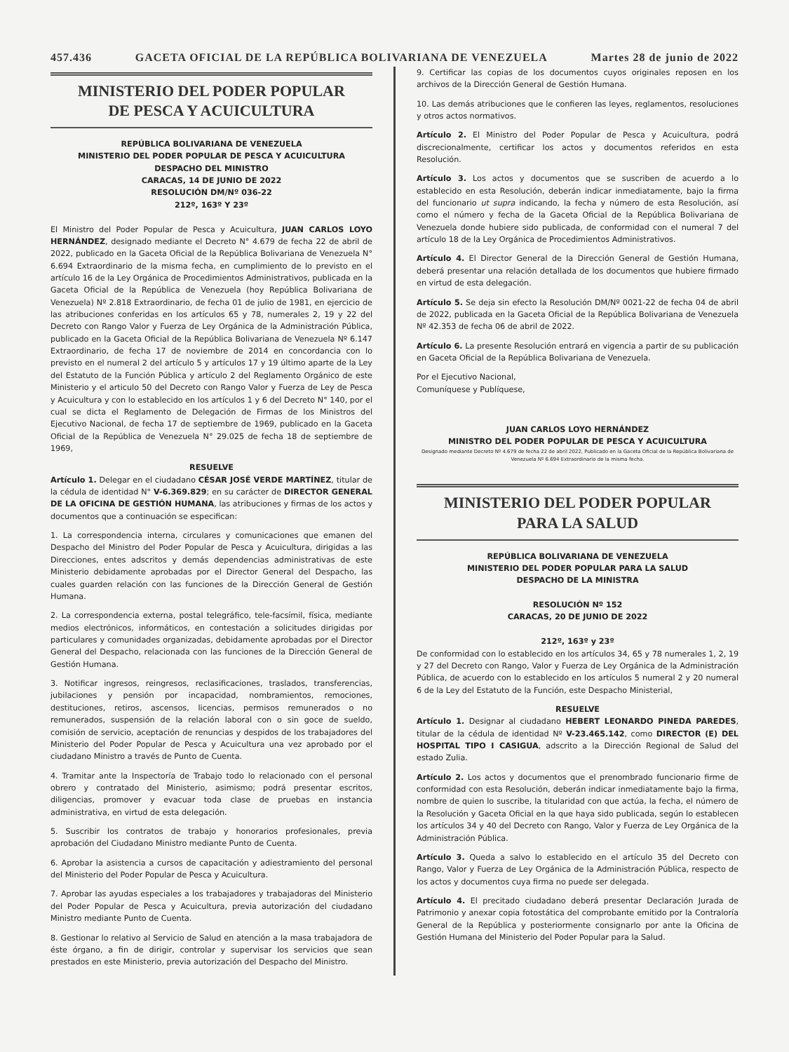457.436 GACETA OFICIAL DE LA REPÚBLICA BOLIVARIANA DE VENEZUELA Martes 28 de junio de 2022
MINISTERIO DEL PODER POPULAR
DE PESCA Y ACUICULTURA
REPÚBLICA BOLIVARIANA DE VENEZUELA
MINISTERIO DEL PODER POPULAR DE PESCA Y ACUICULTURA
DESPACHO DEL MINISTRO
CARACAS, 14 DE JUNIO DE 2022
RESOLUCIÓN DM/Nº 036-22
212º, 163º Y 23º
El Ministro del Poder Popular de Pesca y Acuicultura, JUAN CARLOS LOYO HERNÁNDEZ, designado mediante el Decreto N° 4.679 de fecha 22 de abril de 2022, publicado en la Gaceta Oficial de la República Bolivariana de Venezuela N° 6.694 Extraordinario de la misma fecha, en cumplimiento de lo previsto en el artículo 16 de la Ley Orgánica de Procedimientos Administrativos, publicada en la Gaceta Oficial de la República de Venezuela (hoy República Bolivariana de Venezuela) Nº 2.818 Extraordinario, de fecha 01 de julio de 1981, en ejercicio de las atribuciones conferidas en los artículos 65 y 78, numerales 2, 19 y 22 del Decreto con Rango Valor y Fuerza de Ley Orgánica de la Administración Pública, publicado en la Gaceta Oficial de la República Bolivariana de Venezuela Nº 6.147 Extraordinario, de fecha 17 de noviembre de 2014 en concordancia con lo previsto en el numeral 2 del artículo 5 y artículos 17 y 19 último aparte de la Ley del Estatuto de la Función Pública y artículo 2 del Reglamento Orgánico de este Ministerio y el articulo 50 del Decreto con Rango Valor y Fuerza de Ley de Pesca y Acuicultura y con lo establecido en los artículos 1 y 6 del Decreto N° 140, por el cual se dicta el Reglamento de Delegación de Firmas de los Ministros del Ejecutivo Nacional, de fecha 17 de septiembre de 1969, publicado en la Gaceta Oficial de la República de Venezuela N° 29.025 de fecha 18 de septiembre de 1969,
RESUELVE
Artículo 1. Delegar en el ciudadano CÉSAR JOSÉ VERDE MARTÍNEZ, titular de la cédula de identidad N° V-6.369.829; en su carácter de DIRECTOR GENERAL DE LA OFICINA DE GESTIÓN HUMANA, las atribuciones y firmas de los actos y documentos que a continuación se especifican:
1. La correspondencia interna, circulares y comunicaciones que emanen del Despacho del Ministro del Poder Popular de Pesca y Acuicultura, dirigidas a las Direcciones, entes adscritos y demás dependencias administrativas de este Ministerio debidamente aprobadas por el Director General del Despacho, las cuales guarden relación con las funciones de la Dirección General de Gestión Humana.
2. La correspondencia externa, postal telegráfico, tele-facsímil, física, mediante medios electrónicos, informáticos, en contestación a solicitudes dirigidas por particulares y comunidades organizadas, debidamente aprobadas por el Director General del Despacho, relacionada con las funciones de la Dirección General de Gestión Humana.
3. Notificar ingresos, reingresos, reclasificaciones, traslados, transferencias, jubilaciones y pensión por incapacidad, nombramientos, remociones, destituciones, retiros, ascensos, licencias, permisos remunerados o no remunerados, suspensión de la relación laboral con o sin goce de sueldo, comisión de servicio, aceptación de renuncias y despidos de los trabajadores del Ministerio del Poder Popular de Pesca y Acuicultura una vez aprobado por el ciudadano Ministro a través de Punto de Cuenta.
4. Tramitar ante la Inspectoría de Trabajo todo lo relacionado con el personal obrero y contratado del Ministerio, asimismo; podrá presentar escritos, diligencias, promover y evacuar toda clase de pruebas en instancia administrativa, en virtud de esta delegación.
5. Suscribir los contratos de trabajo y honorarios profesionales, previa aprobación del Ciudadano Ministro mediante Punto de Cuenta.
6. Aprobar la asistencia a cursos de capacitación y adiestramiento del personal del Ministerio del Poder Popular de Pesca y Acuicultura.
7. Aprobar las ayudas especiales a los trabajadores y trabajadoras del Ministerio del Poder Popular de Pesca y Acuicultura, previa autorización del ciudadano Ministro mediante Punto de Cuenta.
8. Gestionar lo relativo al Servicio de Salud en atención a la masa trabajadora de éste órgano, a fin de dirigir, controlar y supervisar los servicios que sean prestados en este Ministerio, previa autorización del Despacho del Ministro.
9. Certificar las copias de los documentos cuyos originales reposen en los archivos de la Dirección General de Gestión Humana.
10. Las demás atribuciones que le confieren las leyes, reglamentos, resoluciones y otros actos normativos.
Artículo 2. El Ministro del Poder Popular de Pesca y Acuicultura, podrá discrecionalmente, certificar los actos y documentos referidos en esta Resolución.
Artículo 3. Los actos y documentos que se suscriben de acuerdo a lo establecido en esta Resolución, deberán indicar inmediatamente, bajo la firma del funcionario ut supra indicando, la fecha y número de esta Resolución, así como el número y fecha de la Gaceta Oficial de la República Bolivariana de Venezuela donde hubiere sido publicada, de conformidad con el numeral 7 del artículo 18 de la Ley Orgánica de Procedimientos Administrativos.
Artículo 4. El Director General de la Dirección General de Gestión Humana, deberá presentar una relación detallada de los documentos que hubiere firmado en virtud de esta delegación.
Artículo 5. Se deja sin efecto la Resolución DM/Nº 0021-22 de fecha 04 de abril de 2022, publicada en la Gaceta Oficial de la República Bolivariana de Venezuela Nº 42.353 de fecha 06 de abril de 2022.
Artículo 6. La presente Resolución entrará en vigencia a partir de su publicación en Gaceta Oficial de la República Bolivariana de Venezuela.
Por el Ejecutivo Nacional,
Comuníquese y Publíquese,
JUAN CARLOS LOYO HERNÁNDEZ
MINISTRO DEL PODER POPULAR DE PESCA Y ACUICULTURA
Designado mediante Decreto Nº 4.679 de fecha 22 de abril 2022, Publicado en la Gaceta Oficial de la República Bolivariana de Venezuela Nº 6.694 Extraordinario de la misma fecha.
MINISTERIO DEL PODER POPULAR
PARA LA SALUD
REPÚBLICA BOLIVARIANA DE VENEZUELA
MINISTERIO DEL PODER POPULAR PARA LA SALUD
DESPACHO DE LA MINISTRA
RESOLUCIÓN Nº 152
CARACAS, 20 DE JUNIO DE 2022
212º, 163º y 23º
De conformidad con lo establecido en los artículos 34, 65 y 78 numerales 1, 2, 19 y 27 del Decreto con Rango, Valor y Fuerza de Ley Orgánica de la Administración Pública, de acuerdo con lo establecido en los artículos 5 numeral 2 y 20 numeral 6 de la Ley del Estatuto de la Función, este Despacho Ministerial,
RESUELVE
Artículo 1. Designar al ciudadano HEBERT LEONARDO PINEDA PAREDES, titular de la cédula de identidad Nº V-23.465.142, como DIRECTOR (E) DEL HOSPITAL TIPO I CASIGUA, adscrito a la Dirección Regional de Salud del estado Zulia.
Artículo 2. Los actos y documentos que el prenombrado funcionario firme de conformidad con esta Resolución, deberán indicar inmediatamente bajo la firma, nombre de quien lo suscribe, la titularidad con que actúa, la fecha, el número de la Resolución y Gaceta Oficial en la que haya sido publicada, según lo establecen los artículos 34 y 40 del Decreto con Rango, Valor y Fuerza de Ley Orgánica de la Administración Pública.
Artículo 3. Queda a salvo lo establecido en el artículo 35 del Decreto con Rango, Valor y Fuerza de Ley Orgánica de la Administración Pública, respecto de los actos y documentos cuya firma no puede ser delegada.
Artículo 4. El precitado ciudadano deberá presentar Declaración Jurada de Patrimonio y anexar copia fotostática del comprobante emitido por la Contraloría General de la República y posteriormente consignarlo por ante la Oficina de Gestión Humana del Ministerio del Poder Popular para la Salud.